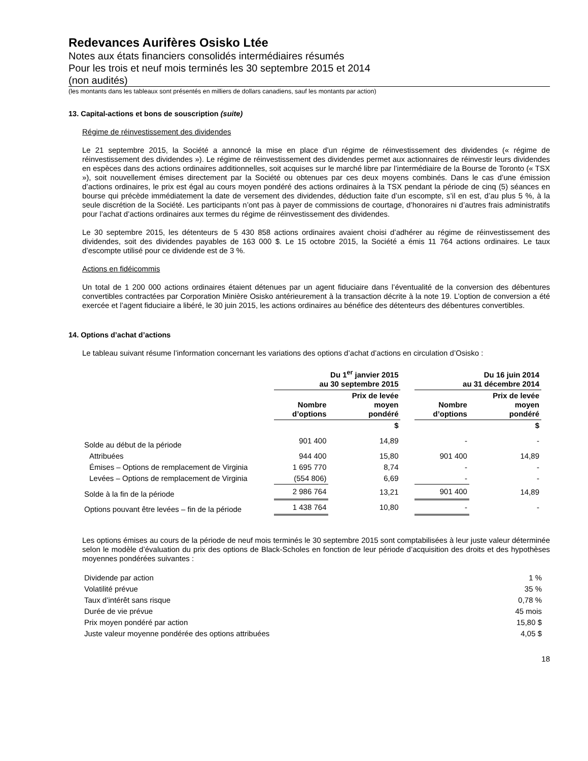Redevances Aurifères Osisko Ltée
Notes aux états financiers consolidés intermédiaires résumés
Pour les trois et neuf mois terminés les 30 septembre 2015 et 2014
(non audités)
(les montants dans les tableaux sont présentés en milliers de dollars canadiens, sauf les montants par action)
13. Capital-actions et bons de souscription (suite)
Régime de réinvestissement des dividendes
Le 21 septembre 2015, la Société a annoncé la mise en place d’un régime de réinvestissement des dividendes (« régime de réinvestissement des dividendes »). Le régime de réinvestissement des dividendes permet aux actionnaires de réinvestir leurs dividendes en espèces dans des actions ordinaires additionnelles, soit acquises sur le marché libre par l’intermédiaire de la Bourse de Toronto (« TSX »), soit nouvellement émises directement par la Société ou obtenues par ces deux moyens combinés. Dans le cas d’une émission d’actions ordinaires, le prix est égal au cours moyen pondéré des actions ordinaires à la TSX pendant la période de cinq (5) séances en bourse qui précède immédiatement la date de versement des dividendes, déduction faite d’un escompte, s’il en est, d’au plus 5 %, à la seule discrétion de la Société. Les participants n’ont pas à payer de commissions de courtage, d’honoraires ni d’autres frais administratifs pour l’achat d’actions ordinaires aux termes du régime de réinvestissement des dividendes.
Le 30 septembre 2015, les détenteurs de 5 430 858 actions ordinaires avaient choisi d’adhérer au régime de réinvestissement des dividendes, soit des dividendes payables de 163 000 $. Le 15 octobre 2015, la Société a émis 11 764 actions ordinaires. Le taux d’escompte utilisé pour ce dividende est de 3 %.
Actions en fidéicommis
Un total de 1 200 000 actions ordinaires étaient détenues par un agent fiduciaire dans l’éventualité de la conversion des débentures convertibles contractées par Corporation Minière Osisko antérieurement à la transaction décrite à la note 19. L’option de conversion a été exercée et l’agent fiduciaire a libéré, le 30 juin 2015, les actions ordinaires au bénéfice des détenteurs des débentures convertibles.
14. Options d’achat d’actions
Le tableau suivant résume l’information concernant les variations des options d’achat d’actions en circulation d’Osisko :
| | Du 1<sup>er</sup> janvier 2015 au 30 septembre 2015 | | | Du 16 juin 2014 au 31 décembre 2014 | |
| --- | --- | --- | --- | --- | --- |
| | Nombre d’options | Prix de levée moyen pondéré | | Nombre d’options | Prix de levée moyen pondéré |
| | | $ | | | $ |
| Solde au début de la période | 901 400 | 14,89 | | - | - |
| Attribuées | 944 400 | 15,80 | | 901 400 | 14,89 |
| Émises – Options de remplacement de Virginia | 1 695 770 | 8,74 | | - | - |
| Levées – Options de remplacement de Virginia | (554 806) | 6,69 | | - | - |
| Solde à la fin de la période | 2 986 764 | 13,21 | | 901 400 | 14,89 |
| Options pouvant être levées – fin de la période | 1 438 764 | 10,80 | | - | - |
Les options émises au cours de la période de neuf mois terminés le 30 septembre 2015 sont comptabilisées à leur juste valeur déterminée selon le modèle d’évaluation du prix des options de Black-Scholes en fonction de leur période d’acquisition des droits et des hypothèses moyennes pondérées suivantes :
| Dividende par action | 1 % |
| Volatilité prévue | 35 % |
| Taux d’intérêt sans risque | 0,78 % |
| Durée de vie prévue | 45 mois |
| Prix moyen pondéré par action | 15,80 $ |
| Juste valeur moyenne pondérée des options attribuées | 4,05 $ |
18